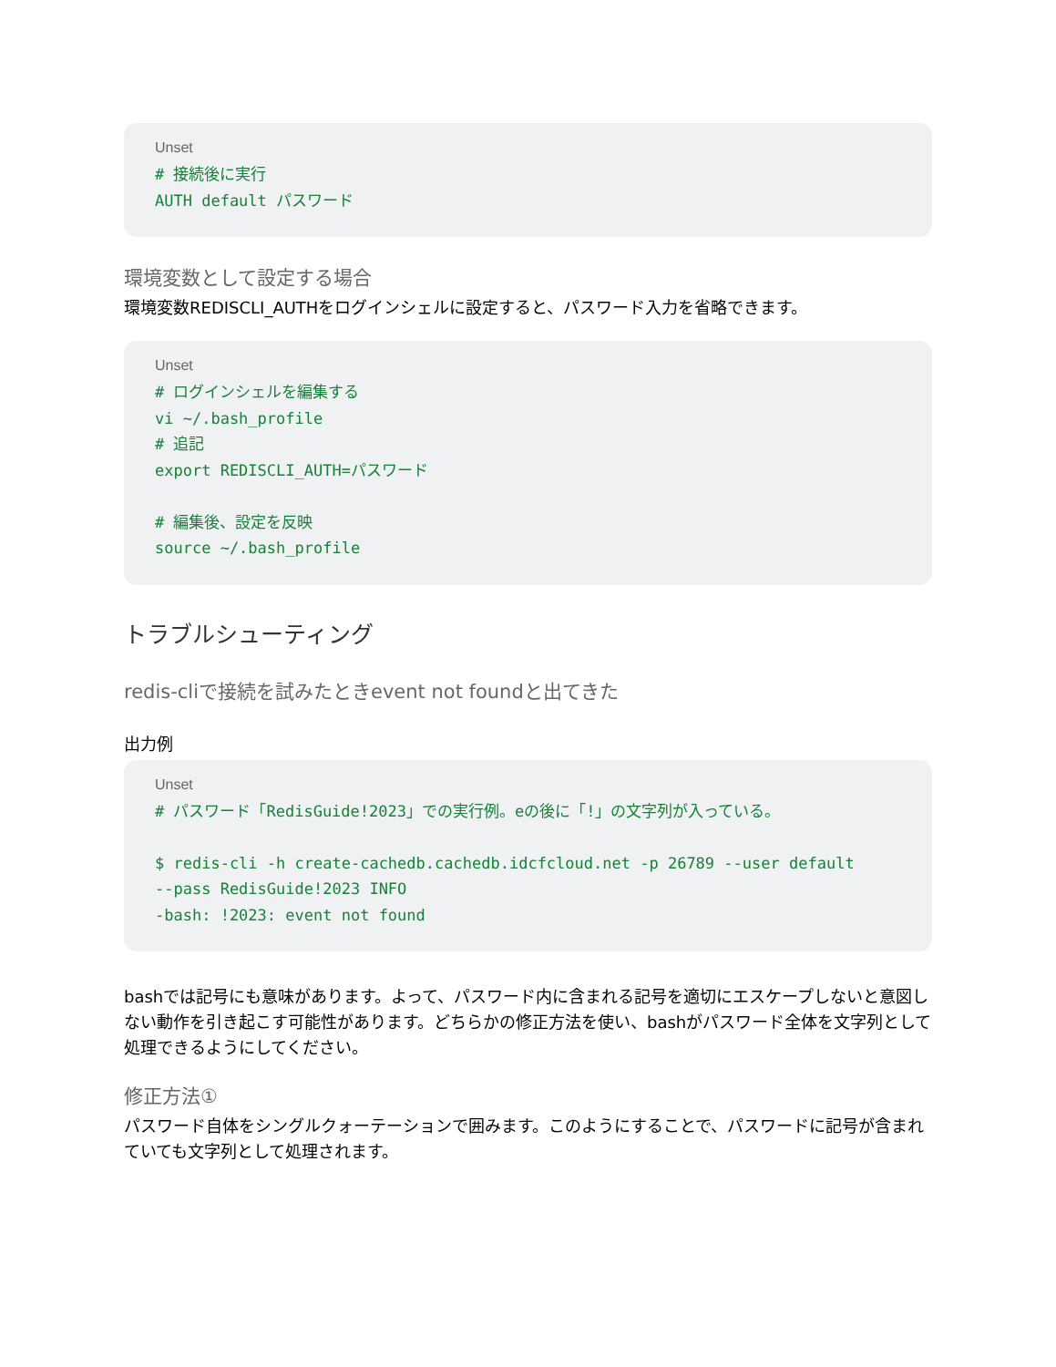Unset
# 接続後に実行
AUTH default パスワード
環境変数として設定する場合
環境変数REDISCLI_AUTHをログインシェルに設定すると、パスワード入力を省略できます。
Unset
# ログインシェルを編集する
vi ~/.bash_profile
# 追記
export REDISCLI_AUTH=パスワード

# 編集後、設定を反映
source ~/.bash_profile
トラブルシューティング
redis-cliで接続を試みたときevent not foundと出てきた
出力例
Unset
# パスワード「RedisGuide!2023」での実行例。eの後に「!」の文字列が入っている。

$ redis-cli -h create-cachedb.cachedb.idcfcloud.net -p 26789 --user default
--pass RedisGuide!2023 INFO
-bash: !2023: event not found
bashでは記号にも意味があります。よって、パスワード内に含まれる記号を適切にエスケープしないと意図しない動作を引き起こす可能性があります。どちらかの修正方法を使い、bashがパスワード全体を文字列として処理できるようにしてください。
修正方法①
パスワード自体をシングルクォーテーションで囲みます。このようにすることで、パスワードに記号が含まれていても文字列として処理されます。